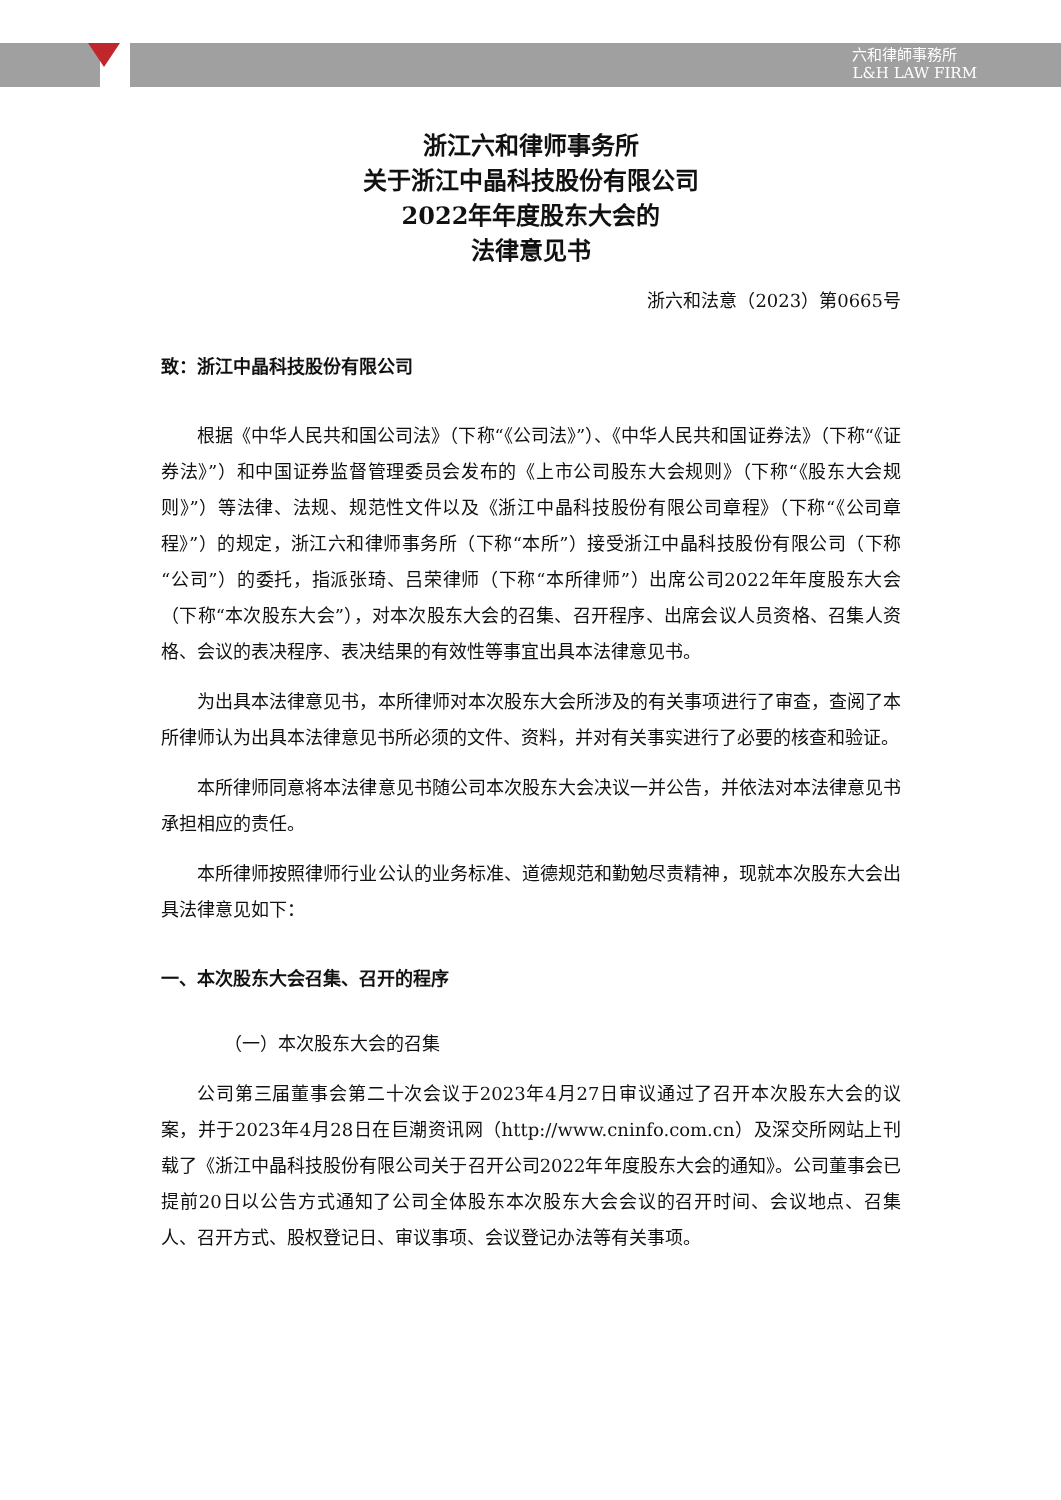六和律師事務所
L&H LAW FIRM
浙江六和律师事务所
关于浙江中晶科技股份有限公司
2022年年度股东大会的
法律意见书
浙六和法意（2023）第0665号
致：浙江中晶科技股份有限公司
根据《中华人民共和国公司法》（下称“《公司法》”）、《中华人民共和国证券法》（下称“《证券法》”）和中国证券监督管理委员会发布的《上市公司股东大会规则》（下称“《股东大会规则》”）等法律、法规、规范性文件以及《浙江中晶科技股份有限公司章程》（下称“《公司章程》”）的规定，浙江六和律师事务所（下称“本所”）接受浙江中晶科技股份有限公司（下称“公司”）的委托，指派张琦、吕荣律师（下称“本所律师”）出席公司2022年年度股东大会（下称“本次股东大会”），对本次股东大会的召集、召开程序、出席会议人员资格、召集人资格、会议的表决程序、表决结果的有效性等事宜出具本法律意见书。
为出具本法律意见书，本所律师对本次股东大会所涉及的有关事项进行了审查，查阅了本所律师认为出具本法律意见书所必须的文件、资料，并对有关事实进行了必要的核查和验证。
本所律师同意将本法律意见书随公司本次股东大会决议一并公告，并依法对本法律意见书承担相应的责任。
本所律师按照律师行业公认的业务标准、道德规范和勤勉尽责精神，现就本次股东大会出具法律意见如下：
一、本次股东大会召集、召开的程序
（一）本次股东大会的召集
公司第三届董事会第二十次会议于2023年4月27日审议通过了召开本次股东大会的议案，并于2023年4月28日在巨潮资讯网（http://www.cninfo.com.cn）及深交所网站上刊载了《浙江中晶科技股份有限公司关于召开公司2022年年度股东大会的通知》。公司董事会已提前20日以公告方式通知了公司全体股东本次股东大会会议的召开时间、会议地点、召集人、召开方式、股权登记日、审议事项、会议登记办法等有关事项。